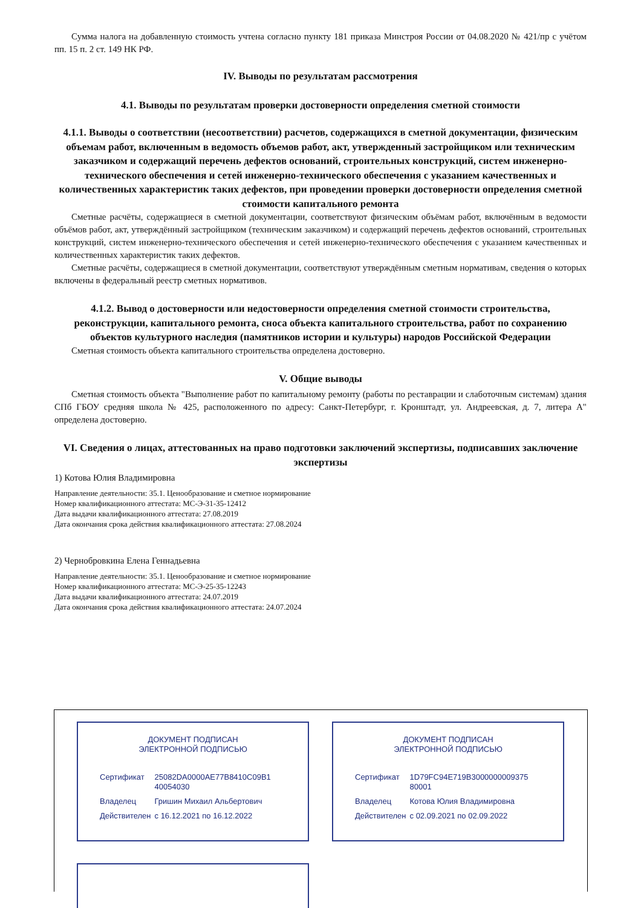Сумма налога на добавленную стоимость учтена согласно пункту 181 приказа Минстроя России от 04.08.2020 № 421/пр с учётом пп. 15 п. 2 ст. 149 НК РФ.
IV. Выводы по результатам рассмотрения
4.1. Выводы по результатам проверки достоверности определения сметной стоимости
4.1.1. Выводы о соответствии (несоответствии) расчетов, содержащихся в сметной документации, физическим объемам работ, включенным в ведомость объемов работ, акт, утвержденный застройщиком или техническим заказчиком и содержащий перечень дефектов оснований, строительных конструкций, систем инженерно-технического обеспечения и сетей инженерно-технического обеспечения с указанием качественных и количественных характеристик таких дефектов, при проведении проверки достоверности определения сметной стоимости капитального ремонта
Сметные расчёты, содержащиеся в сметной документации, соответствуют физическим объёмам работ, включённым в ведомости объёмов работ, акт, утверждённый застройщиком (техническим заказчиком) и содержащий перечень дефектов оснований, строительных конструкций, систем инженерно-технического обеспечения и сетей инженерно-технического обеспечения с указанием качественных и количественных характеристик таких дефектов.
Сметные расчёты, содержащиеся в сметной документации, соответствуют утверждённым сметным нормативам, сведения о которых включены в федеральный реестр сметных нормативов.
4.1.2. Вывод о достоверности или недостоверности определения сметной стоимости строительства, реконструкции, капитального ремонта, сноса объекта капитального строительства, работ по сохранению объектов культурного наследия (памятников истории и культуры) народов Российской Федерации
Сметная стоимость объекта капитального строительства определена достоверно.
V. Общие выводы
Сметная стоимость объекта "Выполнение работ по капитальному ремонту (работы по реставрации и слаботочным системам) здания СПб ГБОУ средняя школа № 425, расположенного по адресу: Санкт-Петербург, г. Кронштадт, ул. Андреевская, д. 7, литера А" определена достоверно.
VI. Сведения о лицах, аттестованных на право подготовки заключений экспертизы, подписавших заключение экспертизы
1) Котова Юлия Владимировна
Направление деятельности: 35.1. Ценообразование и сметное нормирование
Номер квалификационного аттестата: МС-Э-31-35-12412
Дата выдачи квалификационного аттестата: 27.08.2019
Дата окончания срока действия квалификационного аттестата: 27.08.2024
2) Чернобровкина Елена Геннадьевна
Направление деятельности: 35.1. Ценообразование и сметное нормирование
Номер квалификационного аттестата: МС-Э-25-35-12243
Дата выдачи квалификационного аттестата: 24.07.2019
Дата окончания срока действия квалификационного аттестата: 24.07.2024
ДОКУМЕНТ ПОДПИСАН
ЭЛЕКТРОННОЙ ПОДПИСЬЮ
| Сертификат | 25082DA0000AE77B8410C09B1 40054030 |
| Владелец | Гришин Михаил Альбертович |
| Действителен | с 16.12.2021 по 16.12.2022 |
ДОКУМЕНТ ПОДПИСАН
ЭЛЕКТРОННОЙ ПОДПИСЬЮ
| Сертификат | 1D79FC94E719B3000000009375 80001 |
| Владелец | Котова Юлия Владимировна |
| Действителен | с 02.09.2021 по 02.09.2022 |